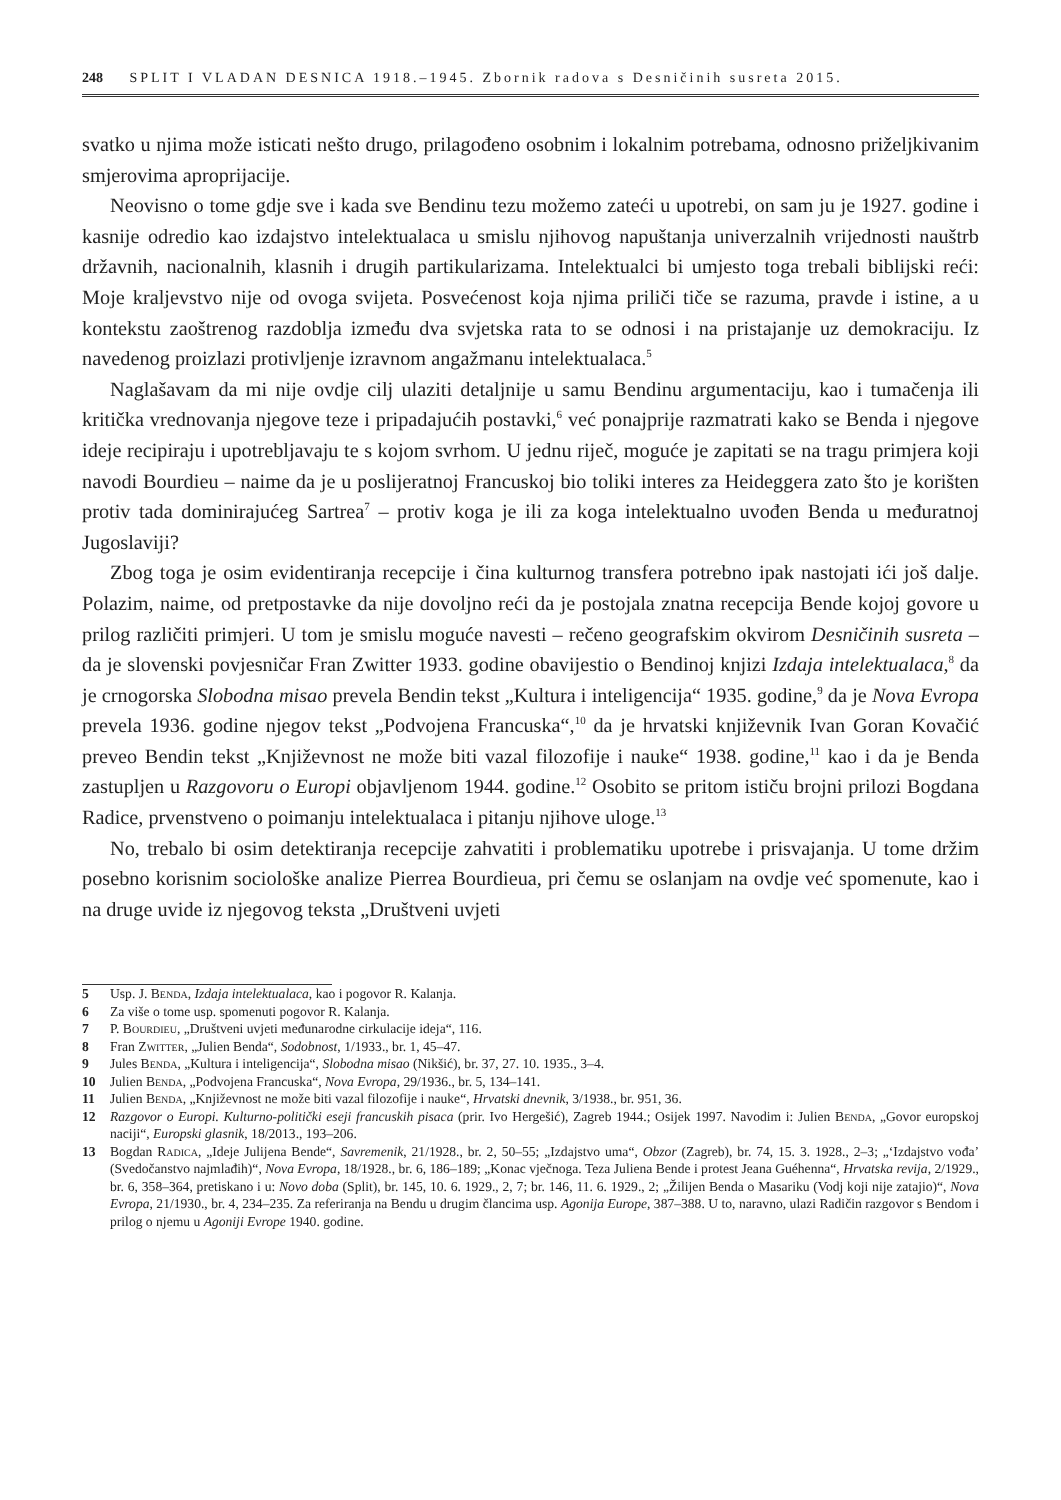248 SPLIT I VLADAN DESNICA 1918.–1945. Zbornik radova s Desničinih susreta 2015.
svatko u njima može isticati nešto drugo, prilagođeno osobnim i lokalnim potrebama, odnosno priželjkivanim smjerovima aproprijacije.
Neovisno o tome gdje sve i kada sve Bendinu tezu možemo zateći u upotrebi, on sam ju je 1927. godine i kasnije odredio kao izdajstvo intelektualaca u smislu njihovog napuštanja univerzalnih vrijednosti nauštrb državnih, nacionalnih, klasnih i drugih partikularizama. Intelektualci bi umjesto toga trebali biblijski reći: Moje kraljevstvo nije od ovoga svijeta. Posvećenost koja njima priliči tiče se razuma, pravde i istine, a u kontekstu zaoštrenog razdoblja između dva svjetska rata to se odnosi i na pristajanje uz demokraciju. Iz navedenog proizlazi protivljenje izravnom angažmanu intelektualaca.<sup>5</sup>
Naglašavam da mi nije ovdje cilj ulaziti detaljnije u samu Bendinu argumentaciju, kao i tumačenja ili kritička vrednovanja njegove teze i pripadajućih postavki,<sup>6</sup> već ponajprije razmatrati kako se Benda i njegove ideje recipiraju i upotrebljavaju te s kojom svrhom. U jednu riječ, moguće je zapitati se na tragu primjera koji navodi Bourdieu – naime da je u poslijeratnoj Francuskoj bio toliki interes za Heideggera zato što je korišten protiv tada dominirajućeg Sartrea<sup>7</sup> – protiv koga je ili za koga intelektualno uvođen Benda u međuratnoj Jugoslaviji?
Zbog toga je osim evidentiranja recepcije i čina kulturnog transfera potrebno ipak nastojati ići još dalje. Polazim, naime, od pretpostavke da nije dovoljno reći da je postojala znatna recepcija Bende kojoj govore u prilog različiti primjeri. U tom je smislu moguće navesti – rečeno geografskim okvirom Desničinih susreta – da je slovenski povjesničar Fran Zwitter 1933. godine obavijestio o Bendinoj knjizi Izdaja intelektualaca,<sup>8</sup> da je crnogorska Slobodna misao prevela Bendin tekst „Kultura i inteligencija“ 1935. godine,<sup>9</sup> da je Nova Evropa prevela 1936. godine njegov tekst „Podvojena Francuska“,<sup>10</sup> da je hrvatski književnik Ivan Goran Kovačić preveo Bendin tekst „Književnost ne može biti vazal filozofije i nauke“ 1938. godine,<sup>11</sup> kao i da je Benda zastupljen u Razgovoru o Europi objavljenom 1944. godine.<sup>12</sup> Osobito se pritom ističu brojni prilozi Bogdana Radice, prvenstveno o poimanju intelektualaca i pitanju njihove uloge.<sup>13</sup>
No, trebalo bi osim detektiranja recepcije zahvatiti i problematiku upotrebe i prisvajanja. U tome držim posebno korisnim sociološke analize Pierrea Bourdieua, pri čemu se oslanjam na ovdje već spomenute, kao i na druge uvide iz njegovog teksta „Društveni uvjeti
5 Usp. J. Benda, Izdaja intelektualaca, kao i pogovor R. Kalanja.
6 Za više o tome usp. spomenuti pogovor R. Kalanja.
7 P. Bourdieu, „Društveni uvjeti međunarodne cirkulacije ideja“, 116.
8 Fran Zwitter, „Julien Benda“, Sodobnost, 1/1933., br. 1, 45–47.
9 Jules Benda, „Kultura i inteligencija“, Slobodna misao (Nikšić), br. 37, 27. 10. 1935., 3–4.
10 Julien Benda, „Podvojena Francuska“, Nova Evropa, 29/1936., br. 5, 134–141.
11 Julien Benda, „Književnost ne može biti vazal filozofije i nauke“, Hrvatski dnevnik, 3/1938., br. 951, 36.
12 Razgovor o Europi. Kulturno-politički eseji francuskih pisaca (prir. Ivo Hergešić), Zagreb 1944.; Osijek 1997. Navodim i: Julien Benda, „Govor europskoj naciji“, Europski glasnik, 18/2013., 193–206.
13 Bogdan Radica, „Ideje Julijena Bende“, Savremenik, 21/1928., br. 2, 50–55; „Izdajstvo uma“, Obzor (Zagreb), br. 74, 15. 3. 1928., 2–3; „‘Izdajstvo vođa’ (Svedočanstvo najmlađih)“, Nova Evropa, 18/1928., br. 6, 186–189; „Konac vječnoga. Teza Juliena Bende i protest Jeana Guéhenna“, Hrvatska revija, 2/1929., br. 6, 358–364, pretiskano i u: Novo doba (Split), br. 145, 10. 6. 1929., 2, 7; br. 146, 11. 6. 1929., 2; „Žilijen Benda o Masariku (Vodj koji nije zatajio)“, Nova Evropa, 21/1930., br. 4, 234–235. Za referiranja na Bendu u drugim člancima usp. Agonija Europe, 387–388. U to, naravno, ulazi Radičin razgovor s Bendom i prilog o njemu u Agoniji Evrope 1940. godine.